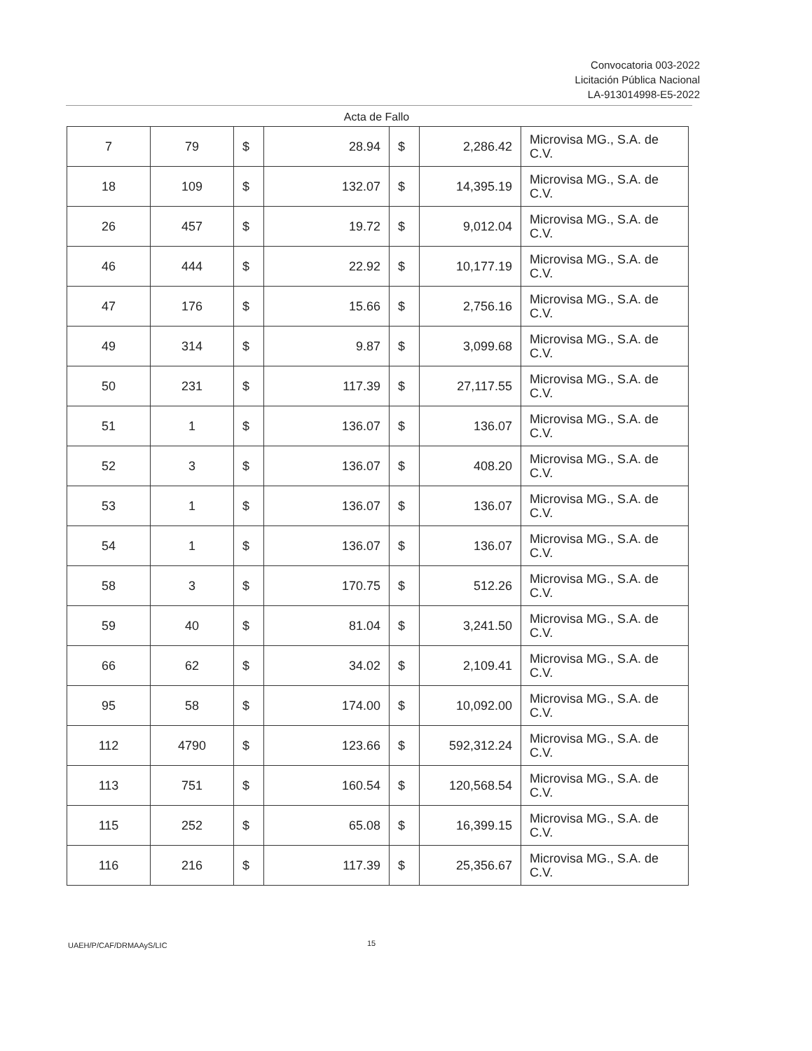Convocatoria 003-2022
Licitación Pública Nacional
LA-913014998-E5-2022
Acta de Fallo
| 7 | 79 | $ | 28.94 | $ | 2,286.42 | Microvisa MG., S.A. de C.V. |
| 18 | 109 | $ | 132.07 | $ | 14,395.19 | Microvisa MG., S.A. de C.V. |
| 26 | 457 | $ | 19.72 | $ | 9,012.04 | Microvisa MG., S.A. de C.V. |
| 46 | 444 | $ | 22.92 | $ | 10,177.19 | Microvisa MG., S.A. de C.V. |
| 47 | 176 | $ | 15.66 | $ | 2,756.16 | Microvisa MG., S.A. de C.V. |
| 49 | 314 | $ | 9.87 | $ | 3,099.68 | Microvisa MG., S.A. de C.V. |
| 50 | 231 | $ | 117.39 | $ | 27,117.55 | Microvisa MG., S.A. de C.V. |
| 51 | 1 | $ | 136.07 | $ | 136.07 | Microvisa MG., S.A. de C.V. |
| 52 | 3 | $ | 136.07 | $ | 408.20 | Microvisa MG., S.A. de C.V. |
| 53 | 1 | $ | 136.07 | $ | 136.07 | Microvisa MG., S.A. de C.V. |
| 54 | 1 | $ | 136.07 | $ | 136.07 | Microvisa MG., S.A. de C.V. |
| 58 | 3 | $ | 170.75 | $ | 512.26 | Microvisa MG., S.A. de C.V. |
| 59 | 40 | $ | 81.04 | $ | 3,241.50 | Microvisa MG., S.A. de C.V. |
| 66 | 62 | $ | 34.02 | $ | 2,109.41 | Microvisa MG., S.A. de C.V. |
| 95 | 58 | $ | 174.00 | $ | 10,092.00 | Microvisa MG., S.A. de C.V. |
| 112 | 4790 | $ | 123.66 | $ | 592,312.24 | Microvisa MG., S.A. de C.V. |
| 113 | 751 | $ | 160.54 | $ | 120,568.54 | Microvisa MG., S.A. de C.V. |
| 115 | 252 | $ | 65.08 | $ | 16,399.15 | Microvisa MG., S.A. de C.V. |
| 116 | 216 | $ | 117.39 | $ | 25,356.67 | Microvisa MG., S.A. de C.V. |
UAEH/P/CAF/DRMAAyS/LIC 15